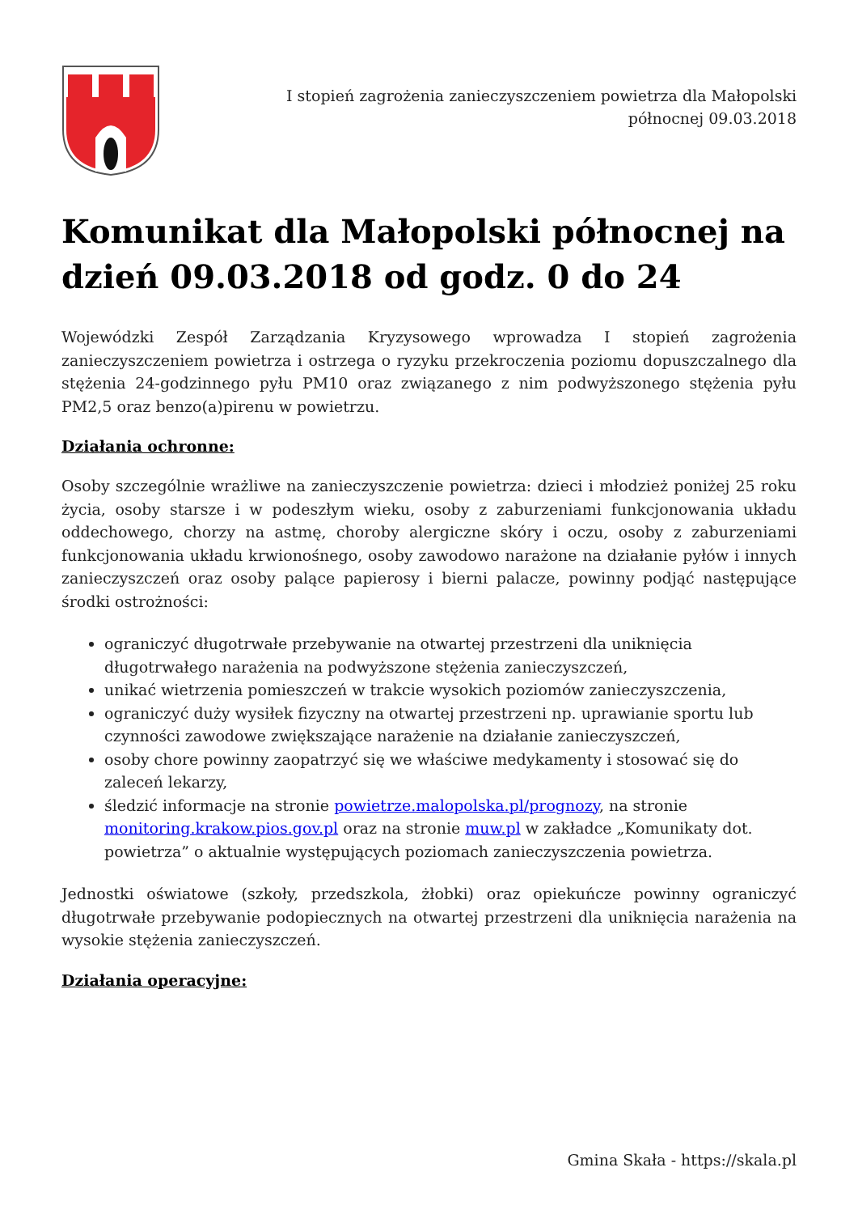I stopień zagrożenia zanieczyszczeniem powietrza dla Małopolski północnej 09.03.2018
Komunikat dla Małopolski północnej na dzień 09.03.2018 od godz. 0 do 24
Wojewódzki Zespół Zarządzania Kryzysowego wprowadza I stopień zagrożenia zanieczyszczeniem powietrza i ostrzega o ryzyku przekroczenia poziomu dopuszczalnego dla stężenia 24-godzinnego pyłu PM10 oraz związanego z nim podwyższonego stężenia pyłu PM2,5 oraz benzo(a)pirenu w powietrzu.
Działania ochronne:
Osoby szczególnie wrażliwe na zanieczyszczenie powietrza: dzieci i młodzież poniżej 25 roku życia, osoby starsze i w podeszłym wieku, osoby z zaburzeniami funkcjonowania układu oddechowego, chorzy na astmę, choroby alergiczne skóry i oczu, osoby z zaburzeniami funkcjonowania układu krwionośnego, osoby zawodowo narażone na działanie pyłów i innych zanieczyszczeń oraz osoby palące papierosy i bierni palacze, powinny podjąć następujące środki ostrożności:
ograniczyć długotrwałe przebywanie na otwartej przestrzeni dla uniknięcia długotrwałego narażenia na podwyższone stężenia zanieczyszczeń,
unikać wietrzenia pomieszczeń w trakcie wysokich poziomów zanieczyszczenia,
ograniczyć duży wysiłek fizyczny na otwartej przestrzeni np. uprawianie sportu lub czynności zawodowe zwiększające narażenie na działanie zanieczyszczeń,
osoby chore powinny zaopatrzyć się we właściwe medykamenty i stosować się do zaleceń lekarzy,
śledzić informacje na stronie powietrze.malopolska.pl/prognozy, na stronie monitoring.krakow.pios.gov.pl oraz na stronie muw.pl w zakładce „Komunikaty dot. powietrza” o aktualnie występujących poziomach zanieczyszczenia powietrza.
Jednostki oświatowe (szkoły, przedszkola, żłobki) oraz opiekuńcze powinny ograniczyć długotrwałe przebywanie podopiecznych na otwartej przestrzeni dla uniknięcia narażenia na wysokie stężenia zanieczyszczeń.
Działania operacyjne:
Gmina Skała - https://skala.pl